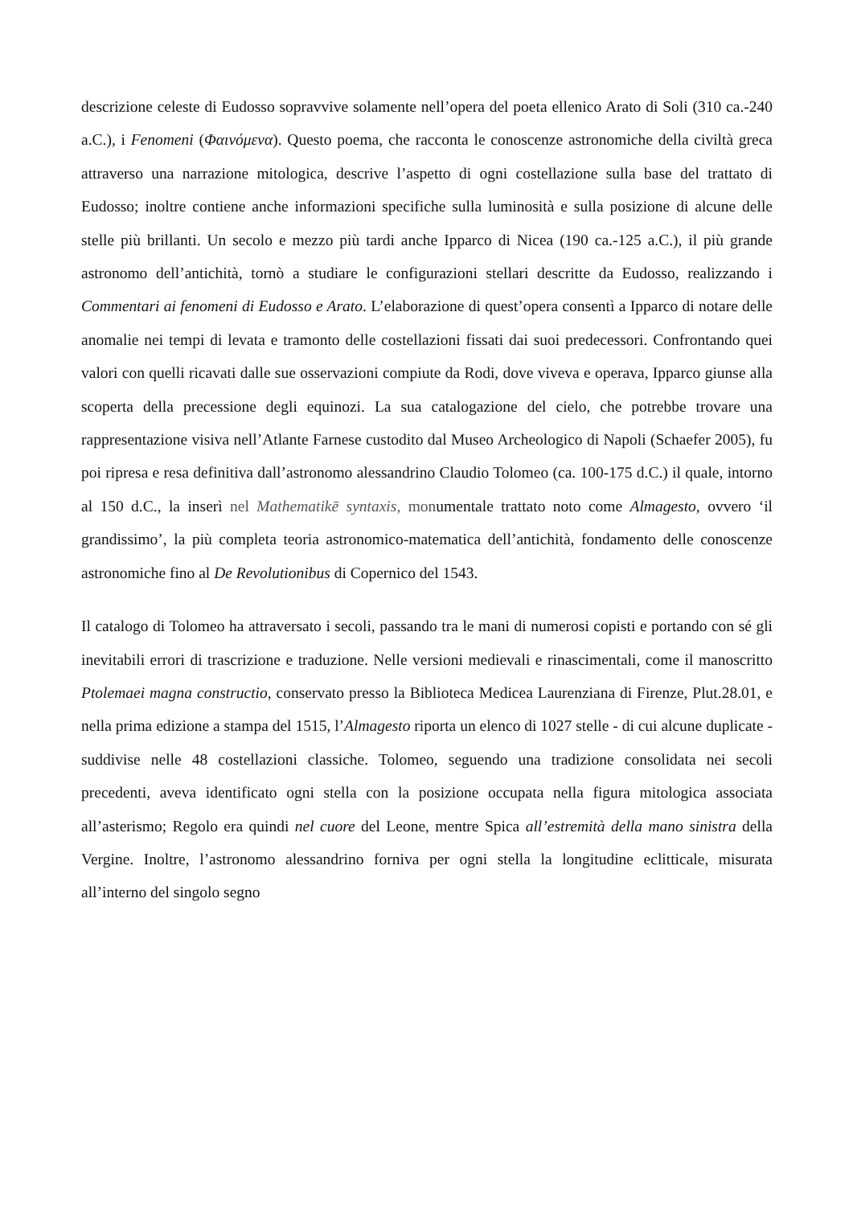descrizione celeste di Eudosso sopravvive solamente nell’opera del poeta ellenico Arato di Soli (310 ca.-240 a.C.), i Fenomeni (Φαινόμενα). Questo poema, che racconta le conoscenze astronomiche della civiltà greca attraverso una narrazione mitologica, descrive l’aspetto di ogni costellazione sulla base del trattato di Eudosso; inoltre contiene anche informazioni specifiche sulla luminosità e sulla posizione di alcune delle stelle più brillanti. Un secolo e mezzo più tardi anche Ipparco di Nicea (190 ca.-125 a.C.), il più grande astronomo dell’antichità, tornò a studiare le configurazioni stellari descritte da Eudosso, realizzando i Commentari ai fenomeni di Eudosso e Arato. L’elaborazione di quest’opera consentì a Ipparco di notare delle anomalie nei tempi di levata e tramonto delle costellazioni fissati dai suoi predecessori. Confrontando quei valori con quelli ricavati dalle sue osservazioni compiute da Rodi, dove viveva e operava, Ipparco giunse alla scoperta della precessione degli equinozi. La sua catalogazione del cielo, che potrebbe trovare una rappresentazione visiva nell’Atlante Farnese custodito dal Museo Archeologico di Napoli (Schaefer 2005), fu poi ripresa e resa definitiva dall’astronomo alessandrino Claudio Tolomeo (ca. 100-175 d.C.) il quale, intorno al 150 d.C., la inserì nel Mathematikē syntaxis, monumentale trattato noto come Almagesto, ovvero ‘il grandissimo’, la più completa teoria astronomico-matematica dell’antichità, fondamento delle conoscenze astronomiche fino al De Revolutionibus di Copernico del 1543.
Il catalogo di Tolomeo ha attraversato i secoli, passando tra le mani di numerosi copisti e portando con sé gli inevitabili errori di trascrizione e traduzione. Nelle versioni medievali e rinascimentali, come il manoscritto Ptolemaei magna constructio, conservato presso la Biblioteca Medicea Laurenziana di Firenze, Plut.28.01, e nella prima edizione a stampa del 1515, l’Almagesto riporta un elenco di 1027 stelle - di cui alcune duplicate - suddivise nelle 48 costellazioni classiche. Tolomeo, seguendo una tradizione consolidata nei secoli precedenti, aveva identificato ogni stella con la posizione occupata nella figura mitologica associata all’asterismo; Regolo era quindi nel cuore del Leone, mentre Spica all’estremità della mano sinistra della Vergine. Inoltre, l’astronomo alessandrino forniva per ogni stella la longitudine eclitticale, misurata all’interno del singolo segno